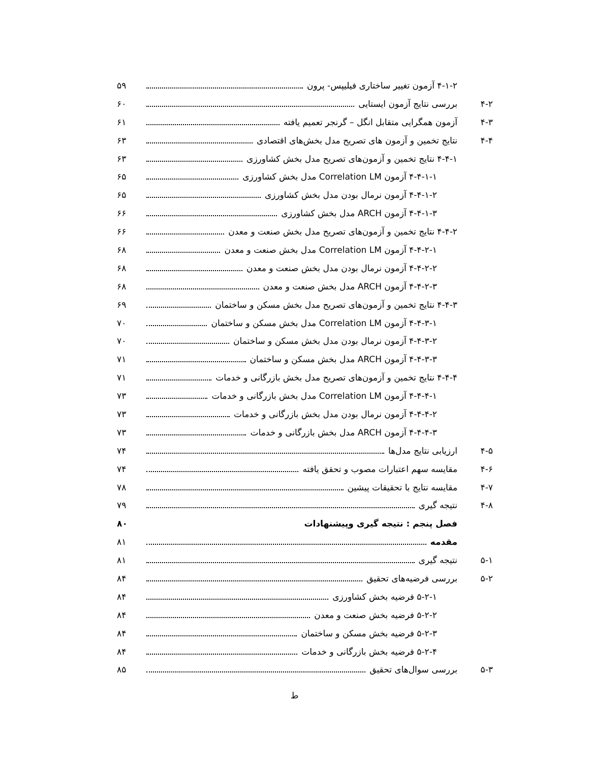۴-۱-۲ آزمون تغییر ساختاری فیلیپس- پرون ۵۹
۴-۲ بررسی نتایج آزمون ایستایی ۶۰
۴-۳ آزمون همگرایی متقابل انگل – گرنجر تعمیم یافته ۶۱
۴-۴ نتایج تخمین و آزمون های تصریح مدل بخش‌های اقتصادی ۶۳
۴-۴-۱ نتایج تخمین و آزمون‌های تصریح مدل بخش کشاورزی ۶۳
۴-۴-۱-۱ آزمون Correlation LM مدل بخش کشاورزی ۶۵
۴-۴-۱-۲ آزمون نرمال بودن مدل بخش کشاورزی ۶۵
۴-۴-۱-۳ آزمون ARCH مدل بخش کشاورزی ۶۶
۴-۴-۲ نتایج تخمین و آزمون‌های تصریح مدل بخش صنعت و معدن ۶۶
۴-۴-۲-۱ آزمون Correlation LM مدل بخش صنعت و معدن ۶۸
۴-۴-۲-۲ آزمون نرمال بودن مدل بخش صنعت و معدن ۶۸
۴-۴-۲-۳ آزمون ARCH مدل بخش صنعت و معدن ۶۸
۴-۴-۳ نتایج تخمین و آزمون‌های تصریح مدل بخش مسکن و ساختمان ۶۹
۴-۴-۳-۱ آزمون Correlation LM مدل بخش مسکن و ساختمان ۷۰
۴-۴-۳-۲ آزمون نرمال بودن مدل بخش مسکن و ساختمان ۷۰
۴-۴-۳-۳ آزمون ARCH مدل بخش مسکن و ساختمان ۷۱
۴-۴-۴ نتایج تخمین و آزمون‌های تصریح مدل بخش بازرگانی و خدمات ۷۱
۴-۴-۴-۱ آزمون Correlation LM مدل بخش بازرگانی و خدمات ۷۳
۴-۴-۴-۲ آزمون نرمال بودن مدل بخش بازرگانی و خدمات ۷۳
۴-۴-۴-۳ آزمون ARCH مدل بخش بازرگانی و خدمات ۷۳
۴-۵ ارزیابی نتایج مدل‌ها ۷۴
۴-۶ مقایسه سهم اعتبارات مصوب و تحقق یافته ۷۴
۴-۷ مقایسه نتایج با تحقیقات پیشین ۷۸
۴-۸ نتیجه گیری ۷۹
فصل پنجم : نتیجه گیری وپیشنهادات ۸۰
مقدمه ۸۱
۵-۱ نتیجه گیری ۸۱
۵-۲ بررسی فرضیه‌های تحقیق ۸۴
۵-۲-۱ فرضیه بخش کشاورزی ۸۴
۵-۲-۲ فرضیه بخش صنعت و معدن ۸۴
۵-۲-۳ فرضیه بخش مسکن و ساختمان ۸۴
۵-۲-۴ فرضیه بخش بازرگانی و خدمات ۸۴
۵-۳ بررسی سوال‌های تحقیق ۸۵
ط